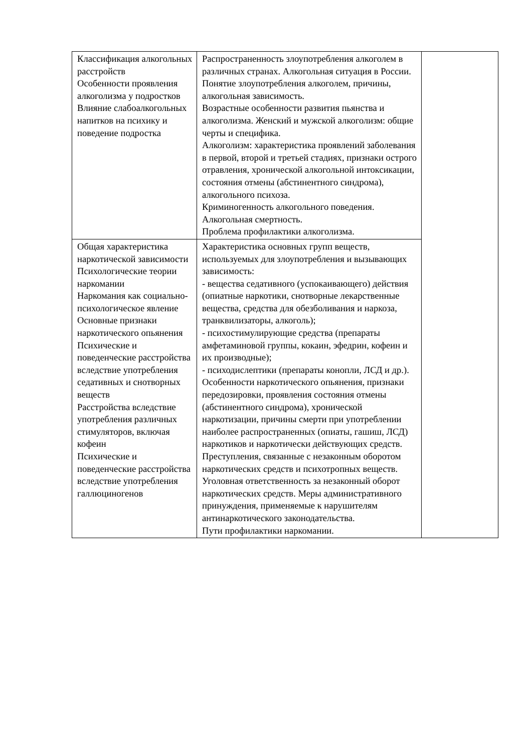| Классификация алкогольных расстройств Особенности проявления алкоголизма у подростков Влияние слабоалкогольных напитков на психику и поведение подростка | Распространенность злоупотребления алкоголем в различных странах. Алкогольная ситуация в России. Понятие злоупотребления алкоголем, причины, алкогольная зависимость. Возрастные особенности развития пьянства и алкоголизма. Женский и мужской алкоголизм: общие черты и специфика. Алкоголизм: характеристика проявлений заболевания в первой, второй и третьей стадиях, признаки острого отравления, хронической алкогольной интоксикации, состояния отмены (абстинентного синдрома), алкогольного психоза. Криминогенность алкогольного поведения. Алкогольная смертность. Проблема профилактики алкоголизма. | |
| Общая характеристика наркотической зависимости Психологические теории наркомании Наркомания как социально-психологическое явление Основные признаки наркотического опьянения Психические и поведенческие расстройства вследствие употребления седативных и снотворных веществ Расстройства вследствие употребления различных стимуляторов, включая кофеин Психические и поведенческие расстройства вследствие употребления галлюциногенов | Характеристика основных групп веществ, используемых для злоупотребления и вызывающих зависимость: - вещества седативного (успокаивающего) действия (опиатные наркотики, снотворные лекарственные вещества, средства для обезболивания и наркоза, транквилизаторы, алкоголь); - психостимулирующие средства (препараты амфетаминовой группы, кокаин, эфедрин, кофеин и их производные); - психодислептики (препараты конопли, ЛСД и др.). Особенности наркотического опьянения, признаки передозировки, проявления состояния отмены (абстинентного синдрома), хронической наркотизации, причины смерти при употреблении наиболее распространенных (опиаты, гашиш, ЛСД) наркотиков и наркотически действующих средств. Преступления, связанные с незаконным оборотом наркотических средств и психотропных веществ. Уголовная ответственность за незаконный оборот наркотических средств. Меры административного принуждения, применяемые к нарушителям антинаркотического законодательства. Пути профилактики наркомании. | |